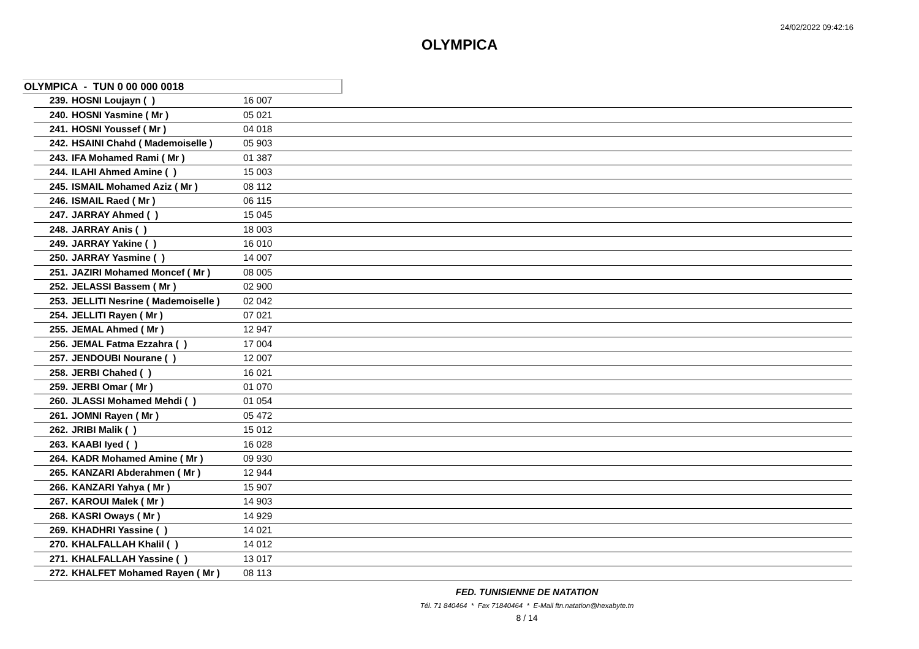24/02/2022 09:42:16
OLYMPICA
OLYMPICA - TUN 0 00 000 0018
| 239. | HOSNI Loujayn ( ) | 16 007 |
| 240. | HOSNI Yasmine ( Mr ) | 05 021 |
| 241. | HOSNI Youssef ( Mr ) | 04 018 |
| 242. | HSAINI Chahd ( Mademoiselle ) | 05 903 |
| 243. | IFA Mohamed Rami ( Mr ) | 01 387 |
| 244. | ILAHI Ahmed Amine ( ) | 15 003 |
| 245. | ISMAIL Mohamed Aziz ( Mr ) | 08 112 |
| 246. | ISMAIL Raed ( Mr ) | 06 115 |
| 247. | JARRAY Ahmed ( ) | 15 045 |
| 248. | JARRAY Anis ( ) | 18 003 |
| 249. | JARRAY Yakine ( ) | 16 010 |
| 250. | JARRAY Yasmine ( ) | 14 007 |
| 251. | JAZIRI Mohamed Moncef ( Mr ) | 08 005 |
| 252. | JELASSI Bassem ( Mr ) | 02 900 |
| 253. | JELLITI Nesrine ( Mademoiselle ) | 02 042 |
| 254. | JELLITI Rayen ( Mr ) | 07 021 |
| 255. | JEMAL Ahmed ( Mr ) | 12 947 |
| 256. | JEMAL Fatma Ezzahra ( ) | 17 004 |
| 257. | JENDOUBI Nourane ( ) | 12 007 |
| 258. | JERBI Chahed ( ) | 16 021 |
| 259. | JERBI Omar ( Mr ) | 01 070 |
| 260. | JLASSI Mohamed Mehdi ( ) | 01 054 |
| 261. | JOMNI Rayen ( Mr ) | 05 472 |
| 262. | JRIBI Malik ( ) | 15 012 |
| 263. | KAABI Iyed ( ) | 16 028 |
| 264. | KADR Mohamed Amine ( Mr ) | 09 930 |
| 265. | KANZARI Abderahmen ( Mr ) | 12 944 |
| 266. | KANZARI Yahya ( Mr ) | 15 907 |
| 267. | KAROUI Malek ( Mr ) | 14 903 |
| 268. | KASRI Oways ( Mr ) | 14 929 |
| 269. | KHADHRI Yassine ( ) | 14 021 |
| 270. | KHALFALLAH Khalil ( ) | 14 012 |
| 271. | KHALFALLAH Yassine ( ) | 13 017 |
| 272. | KHALFET Mohamed Rayen ( Mr ) | 08 113 |
FED. TUNISIENNE DE NATATION
Tél. 71 840464 * Fax 71840464 * E-Mail ftn.natation@hexabyte.tn
8 / 14